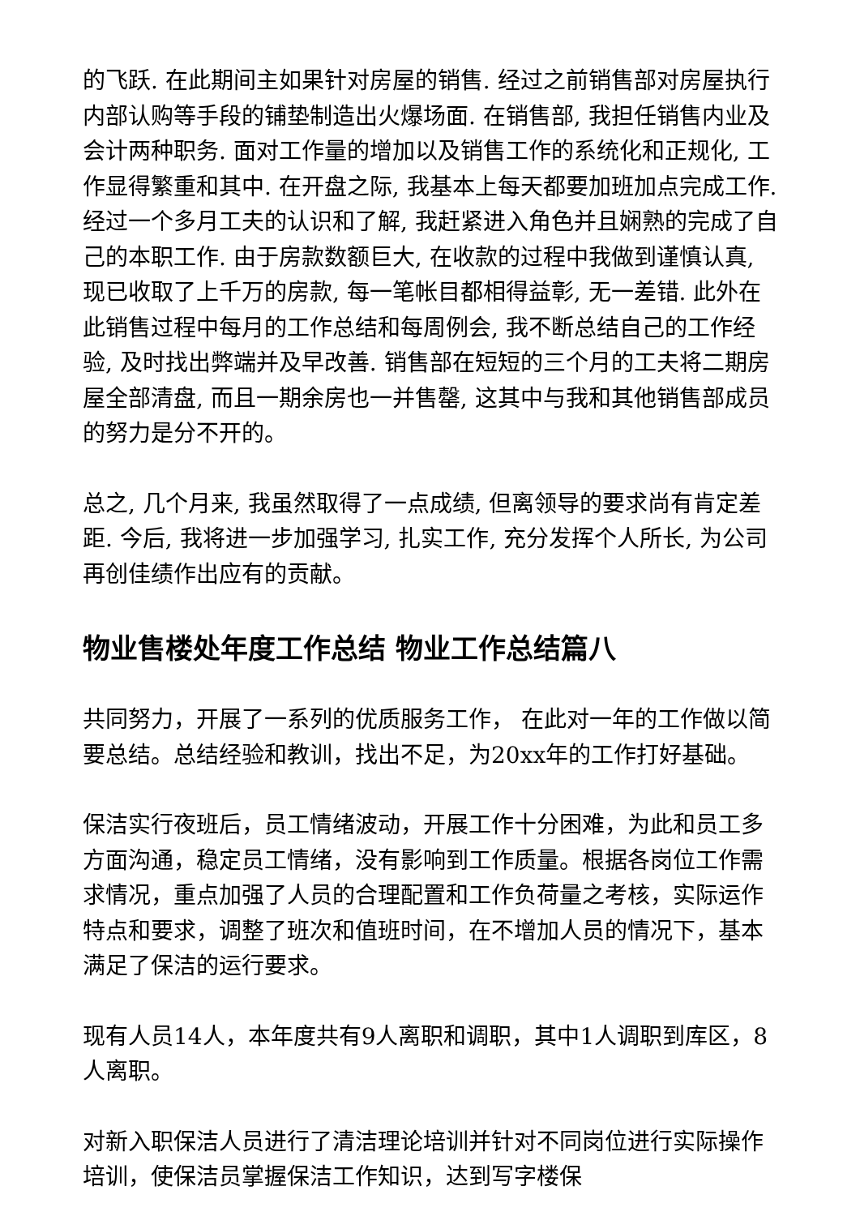的飞跃. 在此期间主如果针对房屋的销售. 经过之前销售部对房屋执行内部认购等手段的铺垫制造出火爆场面. 在销售部, 我担任销售内业及会计两种职务. 面对工作量的增加以及销售工作的系统化和正规化, 工作显得繁重和其中. 在开盘之际, 我基本上每天都要加班加点完成工作. 经过一个多月工夫的认识和了解, 我赶紧进入角色并且娴熟的完成了自己的本职工作. 由于房款数额巨大, 在收款的过程中我做到谨慎认真, 现已收取了上千万的房款, 每一笔帐目都相得益彰, 无一差错. 此外在此销售过程中每月的工作总结和每周例会, 我不断总结自己的工作经验, 及时找出弊端并及早改善. 销售部在短短的三个月的工夫将二期房屋全部清盘, 而且一期余房也一并售罄, 这其中与我和其他销售部成员的努力是分不开的。
总之, 几个月来, 我虽然取得了一点成绩, 但离领导的要求尚有肯定差距. 今后, 我将进一步加强学习, 扎实工作, 充分发挥个人所长, 为公司再创佳绩作出应有的贡献。
物业售楼处年度工作总结 物业工作总结篇八
共同努力，开展了一系列的优质服务工作， 在此对一年的工作做以简要总结。总结经验和教训，找出不足，为20xx年的工作打好基础。
保洁实行夜班后，员工情绪波动，开展工作十分困难，为此和员工多方面沟通，稳定员工情绪，没有影响到工作质量。根据各岗位工作需求情况，重点加强了人员的合理配置和工作负荷量之考核，实际运作特点和要求，调整了班次和值班时间，在不增加人员的情况下，基本满足了保洁的运行要求。
现有人员14人，本年度共有9人离职和调职，其中1人调职到库区，8人离职。
对新入职保洁人员进行了清洁理论培训并针对不同岗位进行实际操作培训，使保洁员掌握保洁工作知识，达到写字楼保